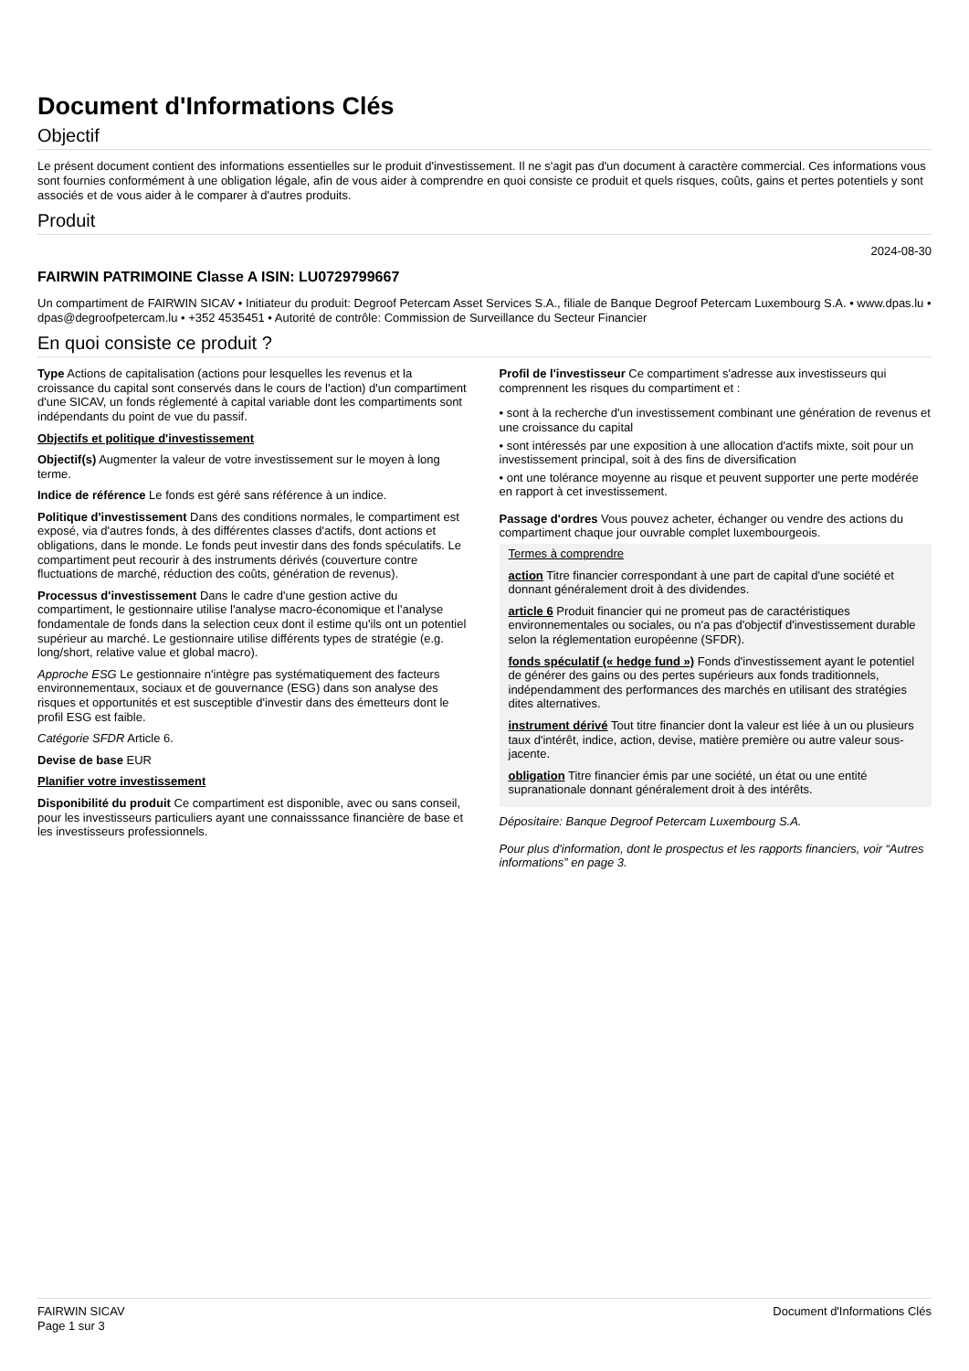Document d'Informations Clés
Objectif
Le présent document contient des informations essentielles sur le produit d'investissement. Il ne s'agit pas d'un document à caractère commercial. Ces informations vous sont fournies conformément à une obligation légale, afin de vous aider à comprendre en quoi consiste ce produit et quels risques, coûts, gains et pertes potentiels y sont associés et de vous aider à le comparer à d'autres produits.
Produit
2024-08-30
FAIRWIN PATRIMOINE Classe A ISIN: LU0729799667
Un compartiment de FAIRWIN SICAV • Initiateur du produit: Degroof Petercam Asset Services S.A., filiale de Banque Degroof Petercam Luxembourg S.A. • www.dpas.lu • dpas@degroofpetercam.lu • +352 4535451 • Autorité de contrôle: Commission de Surveillance du Secteur Financier
En quoi consiste ce produit ?
Type Actions de capitalisation (actions pour lesquelles les revenus et la croissance du capital sont conservés dans le cours de l'action) d'un compartiment d'une SICAV, un fonds réglementé à capital variable dont les compartiments sont indépendants du point de vue du passif.
Objectifs et politique d'investissement
Objectif(s) Augmenter la valeur de votre investissement sur le moyen à long terme.
Indice de référence Le fonds est géré sans référence à un indice.
Politique d'investissement Dans des conditions normales, le compartiment est exposé, via d'autres fonds, à des différentes classes d'actifs, dont actions et obligations, dans le monde. Le fonds peut investir dans des fonds spéculatifs. Le compartiment peut recourir à des instruments dérivés (couverture contre fluctuations de marché, réduction des coûts, génération de revenus).
Processus d'investissement Dans le cadre d'une gestion active du compartiment, le gestionnaire utilise l'analyse macro-économique et l'analyse fondamentale de fonds dans la selection ceux dont il estime qu'ils ont un potentiel supérieur au marché. Le gestionnaire utilise différents types de stratégie (e.g. long/short, relative value et global macro).
Approche ESG Le gestionnaire n'intègre pas systématiquement des facteurs environnementaux, sociaux et de gouvernance (ESG) dans son analyse des risques et opportunités et est susceptible d'investir dans des émetteurs dont le profil ESG est faible.
Catégorie SFDR Article 6.
Devise de base EUR
Planifier votre investissement
Disponibilité du produit Ce compartiment est disponible, avec ou sans conseil, pour les investisseurs particuliers ayant une connaisssance financière de base et les investisseurs professionnels.
Profil de l'investisseur Ce compartiment s'adresse aux investisseurs qui comprennent les risques du compartiment et :
• sont à la recherche d'un investissement combinant une génération de revenus et une croissance du capital
• sont intéressés par une exposition à une allocation d'actifs mixte, soit pour un investissement principal, soit à des fins de diversification
• ont une tolérance moyenne au risque et peuvent supporter une perte modérée en rapport à cet investissement.
Passage d'ordres Vous pouvez acheter, échanger ou vendre des actions du compartiment chaque jour ouvrable complet luxembourgeois.
Termes à comprendre
action Titre financier correspondant à une part de capital d'une société et donnant généralement droit à des dividendes.
article 6 Produit financier qui ne promeut pas de caractéristiques environnementales ou sociales, ou n'a pas d'objectif d'investissement durable selon la réglementation européenne (SFDR).
fonds spéculatif (« hedge fund ») Fonds d'investissement ayant le potentiel de générer des gains ou des pertes supérieurs aux fonds traditionnels, indépendamment des performances des marchés en utilisant des stratégies dites alternatives.
instrument dérivé Tout titre financier dont la valeur est liée à un ou plusieurs taux d'intérêt, indice, action, devise, matière première ou autre valeur sous-jacente.
obligation Titre financier émis par une société, un état ou une entité supranationale donnant généralement droit à des intérêts.
Dépositaire: Banque Degroof Petercam Luxembourg S.A.
Pour plus d'information, dont le prospectus et les rapports financiers, voir “Autres informations” en page 3.
FAIRWIN SICAV
Page 1 sur 3
Document d'Informations Clés